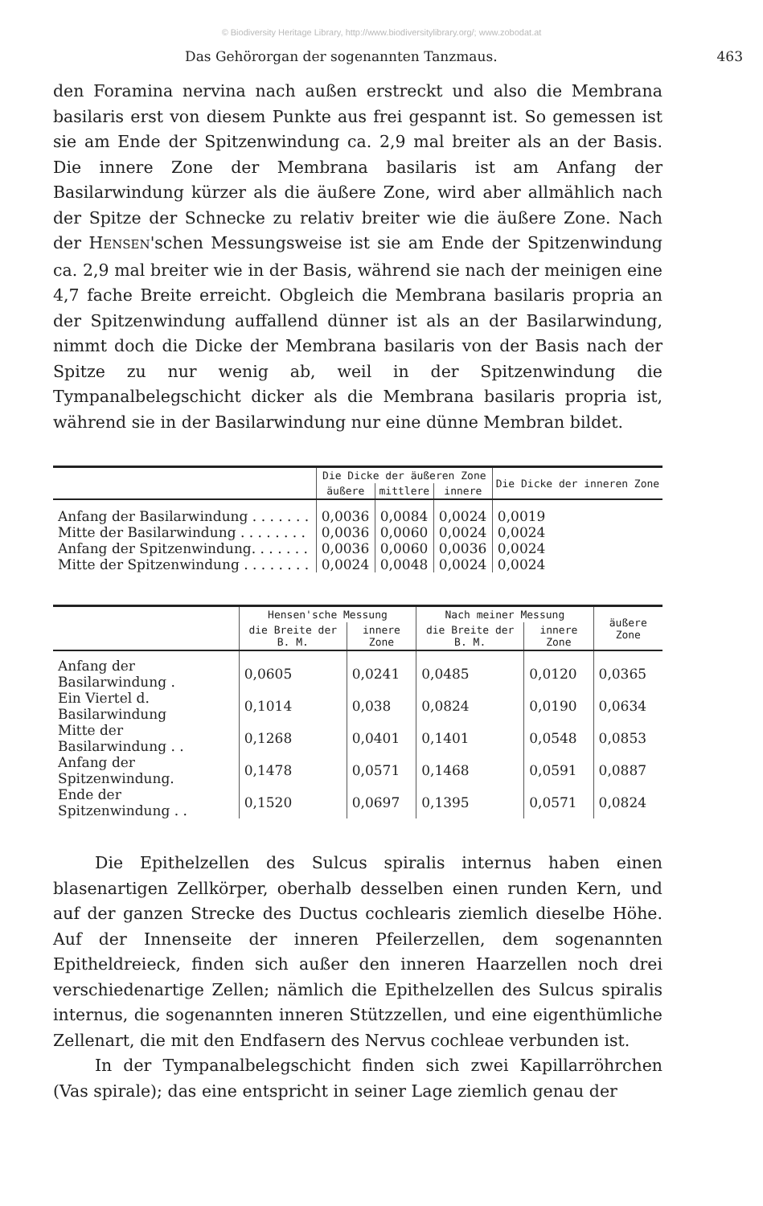© Biodiversity Heritage Library, http://www.biodiversitylibrary.org/; www.zobodat.at
Das Gehörorgan der sogenannten Tanzmaus. 463
den Foramina nervina nach außen erstreckt und also die Membrana basilaris erst von diesem Punkte aus frei gespannt ist. So gemessen ist sie am Ende der Spitzenwindung ca. 2,9 mal breiter als an der Basis. Die innere Zone der Membrana basilaris ist am Anfang der Basilarwindung kürzer als die äußere Zone, wird aber allmählich nach der Spitze der Schnecke zu relativ breiter wie die äußere Zone. Nach der HENSEN'schen Messungsweise ist sie am Ende der Spitzenwindung ca. 2,9 mal breiter wie in der Basis, während sie nach der meinigen eine 4,7 fache Breite erreicht. Obgleich die Membrana basilaris propria an der Spitzenwindung auffallend dünner ist als an der Basilarwindung, nimmt doch die Dicke der Membrana basilaris von der Basis nach der Spitze zu nur wenig ab, weil in der Spitzenwindung die Tympanalbelegschicht dicker als die Membrana basilaris propria ist, während sie in der Basilarwindung nur eine dünne Membran bildet.
| | Die Dicke der äußeren Zone | | | Die Dicke der inneren Zone |
| --- | --- | --- | --- | --- |
| | äußere | mittlere | innere | |
| Anfang der Basilarwindung . . . . . . . | 0,0036 | 0,0084 | 0,0024 | 0,0019 |
| Mitte der Basilarwindung . . . . . . . . | 0,0036 | 0,0060 | 0,0024 | 0,0024 |
| Anfang der Spitzenwindung. . . . . . . | 0,0036 | 0,0060 | 0,0036 | 0,0024 |
| Mitte der Spitzenwindung . . . . . . . . | 0,0024 | 0,0048 | 0,0024 | 0,0024 |
| | Hensen'sche Messung | | Nach meiner Messung | | äußere Zone |
| --- | --- | --- | --- | --- | --- |
| | die Breite der B. M. | innere Zone | die Breite der B. M. | innere Zone | |
| Anfang der Basilarwindung . | 0,0605 | 0,0241 | 0,0485 | 0,0120 | 0,0365 |
| Ein Viertel d. Basilarwindung | 0,1014 | 0,038 | 0,0824 | 0,0190 | 0,0634 |
| Mitte der Basilarwindung . . | 0,1268 | 0,0401 | 0,1401 | 0,0548 | 0,0853 |
| Anfang der Spitzenwindung. | 0,1478 | 0,0571 | 0,1468 | 0,0591 | 0,0887 |
| Ende der Spitzenwindung . . | 0,1520 | 0,0697 | 0,1395 | 0,0571 | 0,0824 |
Die Epithelzellen des Sulcus spiralis internus haben einen blasenartigen Zellkörper, oberhalb desselben einen runden Kern, und auf der ganzen Strecke des Ductus cochlearis ziemlich dieselbe Höhe. Auf der Innenseite der inneren Pfeilerzellen, dem sogenannten Epitheldreieck, finden sich außer den inneren Haarzellen noch drei verschiedenartige Zellen; nämlich die Epithelzellen des Sulcus spiralis internus, die sogenannten inneren Stützzellen, und eine eigenthümliche Zellenart, die mit den Endfasern des Nervus cochleae verbunden ist.
In der Tympanalbelegschicht finden sich zwei Kapillarröhrchen (Vas spirale); das eine entspricht in seiner Lage ziemlich genau der